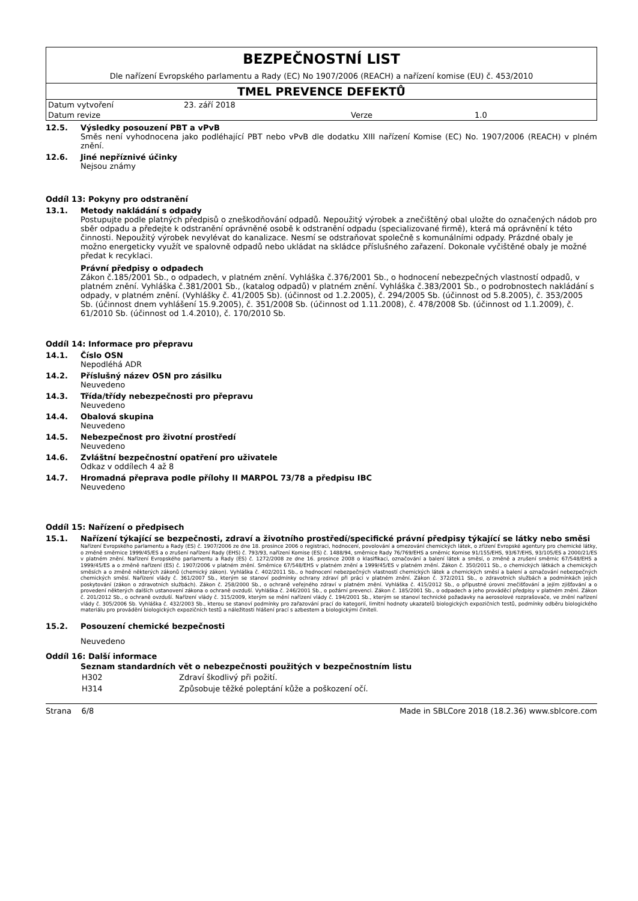BEZPEČNOSTNÍ LIST
Dle nařízení Evropského parlamentu a Rady (EC) No 1907/2006 (REACH) a nařízení komise (EU) č. 453/2010
TMEL PREVENCE DEFEKTŮ
| Datum vytvoření | 23. září 2018 | | |
| Datum revize | | Verze | 1.0 |
12.5. Výsledky posouzení PBT a vPvB
Směs není vyhodnocena jako podléhající PBT nebo vPvB dle dodatku XIII nařízení Komise (EC) No. 1907/2006 (REACH) v plném znění.
12.6. Jiné nepříznivé účinky
Nejsou známy
Oddíl 13: Pokyny pro odstranění
13.1. Metody nakládání s odpady
Postupujte podle platných předpisů o zneškodňování odpadů. Nepoužitý výrobek a znečištěný obal uložte do označených nádob pro sběr odpadu a předejte k odstranění oprávněné osobě k odstranění odpadu (specializované firmě), která má oprávnění k této činnosti. Nepoužitý výrobek nevylévat do kanalizace. Nesmí se odstraňovat společně s komunálními odpady. Prázdné obaly je možno energeticky využít ve spalovně odpadů nebo ukládat na skládce příslušného zařazení. Dokonale vyčištěné obaly je možné předat k recyklaci.
Právní předpisy o odpadech
Zákon č.185/2001 Sb., o odpadech, v platném znění. Vyhláška č.376/2001 Sb., o hodnocení nebezpečných vlastností odpadů, v platném znění. Vyhláška č.381/2001 Sb., (katalog odpadů) v platném znění. Vyhláška č.383/2001 Sb., o podrobnostech nakládání s odpady, v platném znění. (Vyhlášky č. 41/2005 Sb). (účinnost od 1.2.2005), č. 294/2005 Sb. (účinnost od 5.8.2005), č. 353/2005 Sb. (účinnost dnem vyhlášení 15.9.2005), č. 351/2008 Sb. (účinnost od 1.11.2008), č. 478/2008 Sb. (účinnost od 1.1.2009), č. 61/2010 Sb. (účinnost od 1.4.2010), č. 170/2010 Sb.
Oddíl 14: Informace pro přepravu
14.1. Číslo OSN
Nepodléhá ADR
14.2. Příslušný název OSN pro zásilku
Neuvedeno
14.3. Třída/třídy nebezpečnosti pro přepravu
Neuvedeno
14.4. Obalová skupina
Neuvedeno
14.5. Nebezpečnost pro životní prostředí
Neuvedeno
14.6. Zvláštní bezpečnostní opatření pro uživatele
Odkaz v oddílech 4 až 8
14.7. Hromadná přeprava podle přílohy II MARPOL 73/78 a předpisu IBC
Neuvedeno
Oddíl 15: Nařízení o předpisech
15.1. Nařízení týkající se bezpečnosti, zdraví a životního prostředí/specifické právní předpisy týkající se látky nebo směsi
Nařízení Evropského parlamentu a Rady (ES) č. 1907/2006 ze dne 18. prosince 2006 o registraci, hodnocení, povolování a omezování chemických látek, o zřízení Evropské agentury pro chemické látky, o změně směrnice 1999/45/ES a o zrušení nařízení Rady (EHS) č. 793/93, nařízení Komise (ES) č. 1488/94, směrnice Rady 76/769/EHS a směrnic Komise 91/155/EHS, 93/67/EHS, 93/105/ES a 2000/21/ES v platném znění. Nařízení Evropského parlamentu a Rady (ES) č. 1272/2008 ze dne 16. prosince 2008 o klasifikaci, označování a balení látek a směsí, o změně a zrušení směrnic 67/548/EHS a 1999/45/ES a o změně nařízení (ES) č. 1907/2006 v platném znění. Směrnice 67/548/EHS v platném znění a 1999/45/ES v platném znění. Zákon č. 350/2011 Sb., o chemických látkách a chemických směsích a o změně některých zákonů (chemický zákon). Vyhláška č. 402/2011 Sb., o hodnocení nebezpečných vlastností chemických látek a chemických směsí a balení a označování nebezpečných chemických směsí. Nařízení vlády č. 361/2007 Sb., kterým se stanoví podmínky ochrany zdraví při práci v platném znění. Zákon č. 372/2011 Sb., o zdravotních službách a podmínkách jejich poskytování (zákon o zdravotních službách). Zákon č. 258/2000 Sb., o ochraně veřejného zdraví v platném znění. Vyhláška č. 415/2012 Sb., o přípustné úrovni znečišťování a jejím zjišťování a o provedení některých dalších ustanovení zákona o ochraně ovzduší. Vyhláška č. 246/2001 Sb., o požární prevenci. Zákon č. 185/2001 Sb., o odpadech a jeho prováděcí předpisy v platném znění. Zákon č. 201/2012 Sb., o ochraně ovzduší. Nařízení vlády č. 315/2009, kterým se mění nařízení vlády č. 194/2001 Sb., kterým se stanoví technické požadavky na aerosolové rozprašovače, ve znění nařízení vlády č. 305/2006 Sb. Vyhláška č. 432/2003 Sb., kterou se stanoví podmínky pro zařazování prací do kategorií, limitní hodnoty ukazatelů biologických expozičních testů, podmínky odběru biologického materiálu pro provádění biologických expozičních testů a náležitosti hlášení prací s azbestem a biologickými činiteli.
15.2. Posouzení chemické bezpečnosti
Neuvedeno
Oddíl 16: Další informace
Seznam standardních vět o nebezpečnosti použitých v bezpečnostním listu
| H302 | Zdraví škodlivý při požití. |
| H314 | Způsobuje těžké poleptání kůže a poškození očí. |
Strana 6/8 Made in SBLCore 2018 (18.2.36) www.sblcore.com